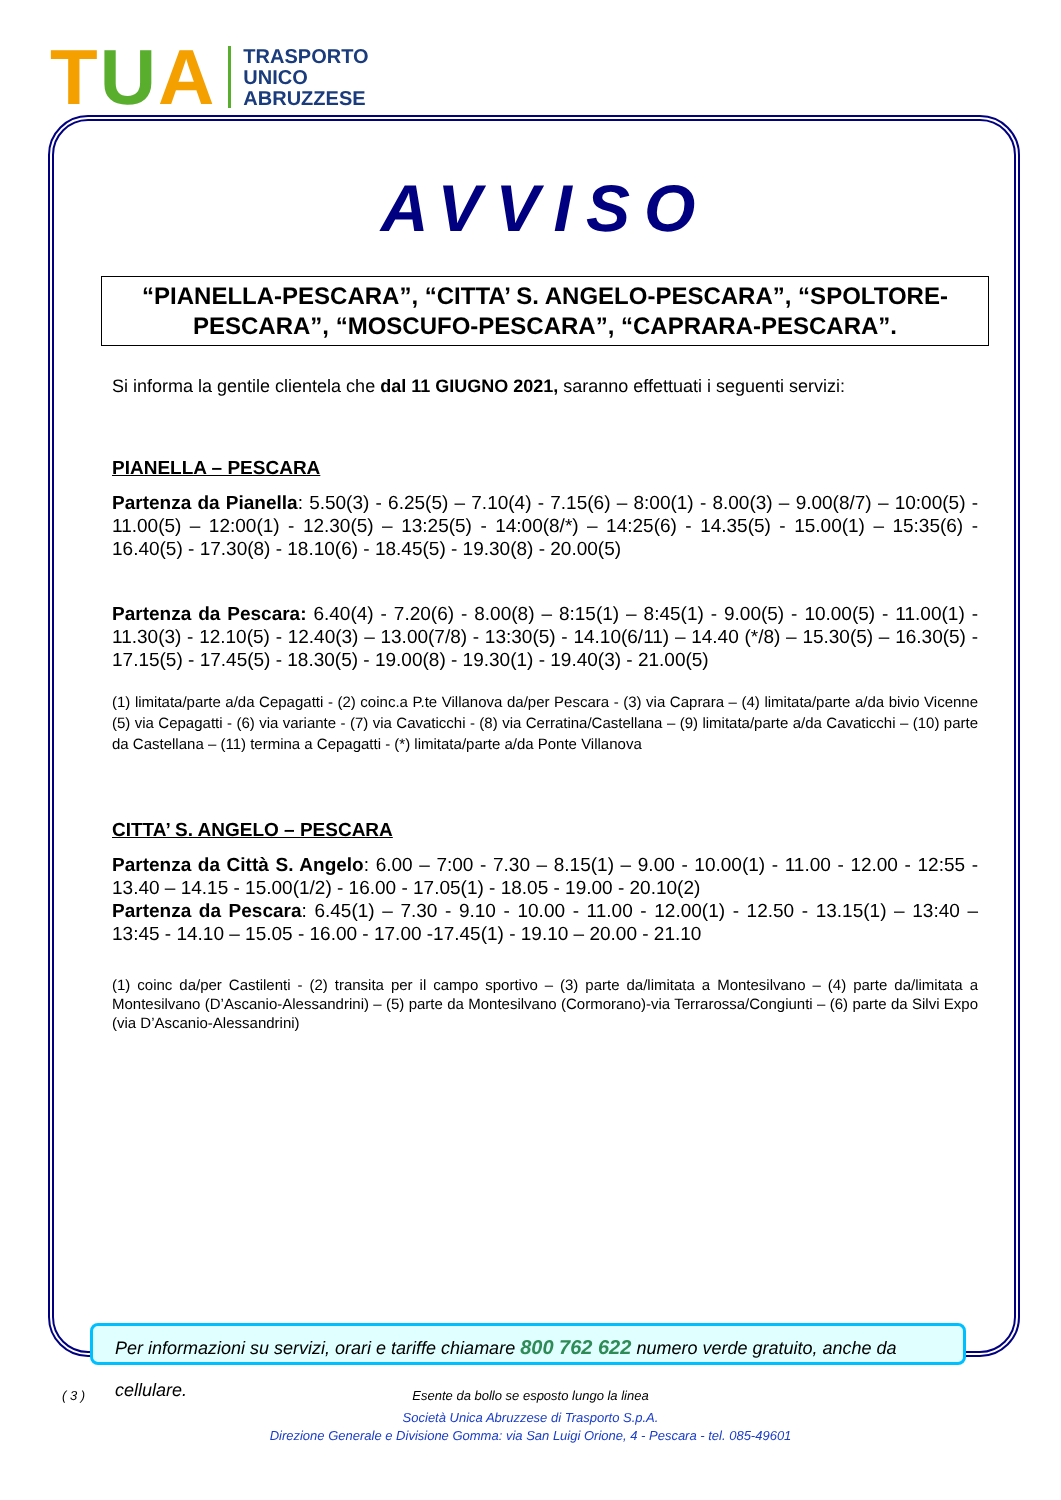TUA
TRASPORTO
UNICO
ABRUZZESE
AVVISO
“PIANELLA-PESCARA”, “CITTA’ S. ANGELO-PESCARA”, “SPOLTORE-PESCARA”, “MOSCUFO-PESCARA”, “CAPRARA-PESCARA”.
Si informa la gentile clientela che dal 11 GIUGNO 2021, saranno effettuati i seguenti servizi:
PIANELLA – PESCARA
Partenza da Pianella: 5.50(3) - 6.25(5) – 7.10(4) - 7.15(6) – 8:00(1) - 8.00(3) – 9.00(8/7) – 10:00(5) - 11.00(5) – 12:00(1) - 12.30(5) – 13:25(5) - 14:00(8/*) – 14:25(6) - 14.35(5) - 15.00(1) – 15:35(6) - 16.40(5) - 17.30(8) - 18.10(6) - 18.45(5) - 19.30(8) - 20.00(5)
Partenza da Pescara: 6.40(4) - 7.20(6) - 8.00(8) – 8:15(1) – 8:45(1) - 9.00(5) - 10.00(5) - 11.00(1) - 11.30(3) - 12.10(5) - 12.40(3) – 13.00(7/8) - 13:30(5) - 14.10(6/11) – 14.40 (*/8) – 15.30(5) – 16.30(5) - 17.15(5) - 17.45(5) - 18.30(5) - 19.00(8) - 19.30(1) - 19.40(3) - 21.00(5)
(1) limitata/parte a/da Cepagatti - (2) coinc.a P.te Villanova da/per Pescara - (3) via Caprara – (4) limitata/parte a/da bivio Vicenne (5) via Cepagatti - (6) via variante - (7) via Cavaticchi - (8) via Cerratina/Castellana – (9) limitata/parte a/da Cavaticchi – (10) parte da Castellana – (11) termina a Cepagatti - (*) limitata/parte a/da Ponte Villanova
CITTA’ S. ANGELO – PESCARA
Partenza da Città S. Angelo: 6.00 – 7:00 - 7.30 – 8.15(1) – 9.00 - 10.00(1) - 11.00 - 12.00 - 12:55 - 13.40 – 14.15 - 15.00(1/2) - 16.00 - 17.05(1) - 18.05 - 19.00 - 20.10(2)
Partenza da Pescara: 6.45(1) – 7.30 - 9.10 - 10.00 - 11.00 - 12.00(1) - 12.50 - 13.15(1) – 13:40 – 13:45 - 14.10 – 15.05 - 16.00 - 17.00 -17.45(1) - 19.10 – 20.00 - 21.10
(1) coinc da/per Castilenti - (2) transita per il campo sportivo – (3) parte da/limitata a Montesilvano – (4) parte da/limitata a Montesilvano (D’Ascanio-Alessandrini) – (5) parte da Montesilvano (Cormorano)-via Terrarossa/Congiunti – (6) parte da Silvi Expo (via D’Ascanio-Alessandrini)
Per informazioni su servizi, orari e tariffe chiamare 800 762 622 numero verde gratuito, anche da cellulare.
( 3 )
Esente da bollo se esposto lungo la linea
Società Unica Abruzzese di Trasporto S.p.A.
Direzione Generale e Divisione Gomma: via San Luigi Orione, 4 - Pescara - tel. 085-49601